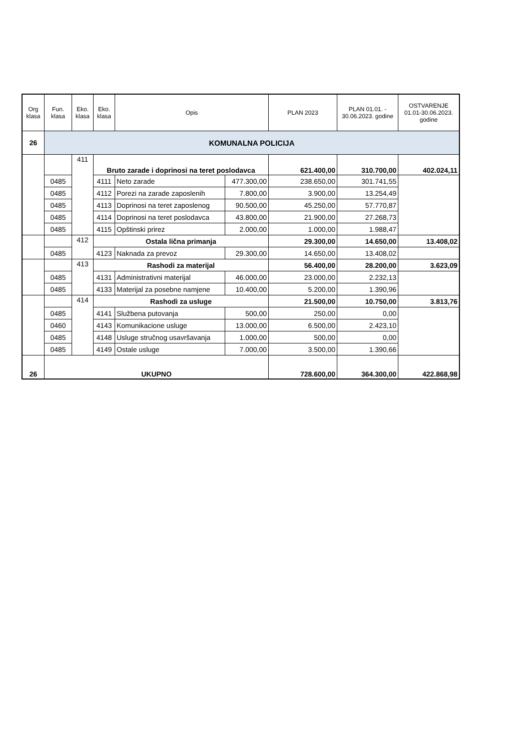| Org klasa | Fun. klasa | Eko. klasa | Eko. klasa | Opis | | PLAN 2023 | PLAN 01.01. - 30.06.2023. godine | OSTVARENJE 01.01-30.06.2023. godine |
| --- | --- | --- | --- | --- | --- | --- | --- | --- |
| 26 | KOMUNALNA POLICIJA | | | | | | | |
| | | 411 | Bruto zarade i doprinosi na teret poslodavca | | | 621.400,00 | 310.700,00 | 402.024,11 |
| | 0485 | | 4111 | Neto zarade | 477.300,00 | 238.650,00 | 301.741,55 | |
| | 0485 | | 4112 | Porezi na zarade zaposlenih | 7.800,00 | 3.900,00 | 13.254,49 | |
| | 0485 | | 4113 | Doprinosi na teret zaposlenog | 90.500,00 | 45.250,00 | 57.770,87 | |
| | 0485 | | 4114 | Doprinosi na teret poslodavca | 43.800,00 | 21.900,00 | 27.268,73 | |
| | 0485 | | 4115 | Opštinski prirez | 2.000,00 | 1.000,00 | 1.988,47 | |
| | | 412 | Ostala lična primanja | | | 29.300,00 | 14.650,00 | 13.408,02 |
| | 0485 | | 4123 | Naknada za prevoz | 29.300,00 | 14.650,00 | 13.408,02 | |
| | | 413 | Rashodi za materijal | | | 56.400,00 | 28.200,00 | 3.623,09 |
| | 0485 | | 4131 | Administrativni materijal | 46.000,00 | 23.000,00 | 2.232,13 | |
| | 0485 | | 4133 | Materijal za posebne namjene | 10.400,00 | 5.200,00 | 1.390,96 | |
| | | 414 | Rashodi za usluge | | | 21.500,00 | 10.750,00 | 3.813,76 |
| | 0485 | | 4141 | Službena putovanja | 500,00 | 250,00 | 0,00 | |
| | 0460 | | 4143 | Komunikacione usluge | 13.000,00 | 6.500,00 | 2.423,10 | |
| | 0485 | | 4148 | Usluge stručnog usavršavanja | 1.000,00 | 500,00 | 0,00 | |
| | 0485 | | 4149 | Ostale usluge | 7.000,00 | 3.500,00 | 1.390,66 | |
| 26 | UKUPNO | | | | | 728.600,00 | 364.300,00 | 422.868,98 |